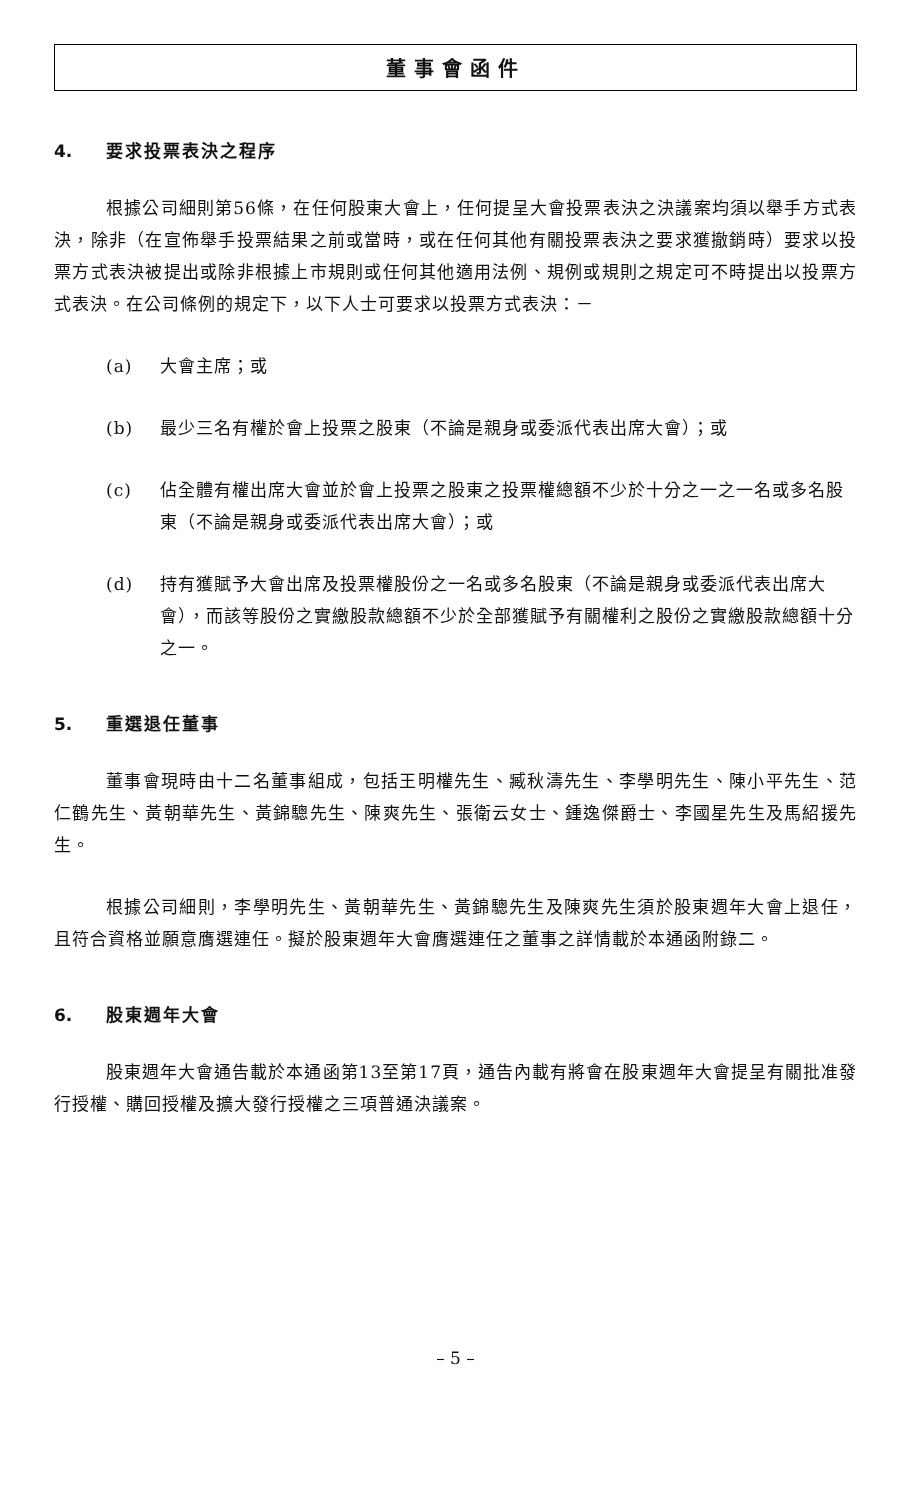董事會函件
4. 要求投票表決之程序
根據公司細則第56條，在任何股東大會上，任何提呈大會投票表決之決議案均須以舉手方式表決，除非（在宣佈舉手投票結果之前或當時，或在任何其他有關投票表決之要求獲撤銷時）要求以投票方式表決被提出或除非根據上市規則或任何其他適用法例、規例或規則之規定可不時提出以投票方式表決。在公司條例的規定下，以下人士可要求以投票方式表決：－
(a) 大會主席；或
(b) 最少三名有權於會上投票之股東（不論是親身或委派代表出席大會）；或
(c) 佔全體有權出席大會並於會上投票之股東之投票權總額不少於十分之一之一名或多名股東（不論是親身或委派代表出席大會）；或
(d) 持有獲賦予大會出席及投票權股份之一名或多名股東（不論是親身或委派代表出席大會），而該等股份之實繳股款總額不少於全部獲賦予有關權利之股份之實繳股款總額十分之一。
5. 重選退任董事
董事會現時由十二名董事組成，包括王明權先生、臧秋濤先生、李學明先生、陳小平先生、范仁鶴先生、黃朝華先生、黃錦驄先生、陳爽先生、張衛云女士、鍾逸傑爵士、李國星先生及馬紹援先生。
根據公司細則，李學明先生、黃朝華先生、黃錦驄先生及陳爽先生須於股東週年大會上退任，且符合資格並願意膺選連任。擬於股東週年大會膺選連任之董事之詳情載於本通函附錄二。
6. 股東週年大會
股東週年大會通告載於本通函第13至第17頁，通告內載有將會在股東週年大會提呈有關批准發行授權、購回授權及擴大發行授權之三項普通決議案。
– 5 –